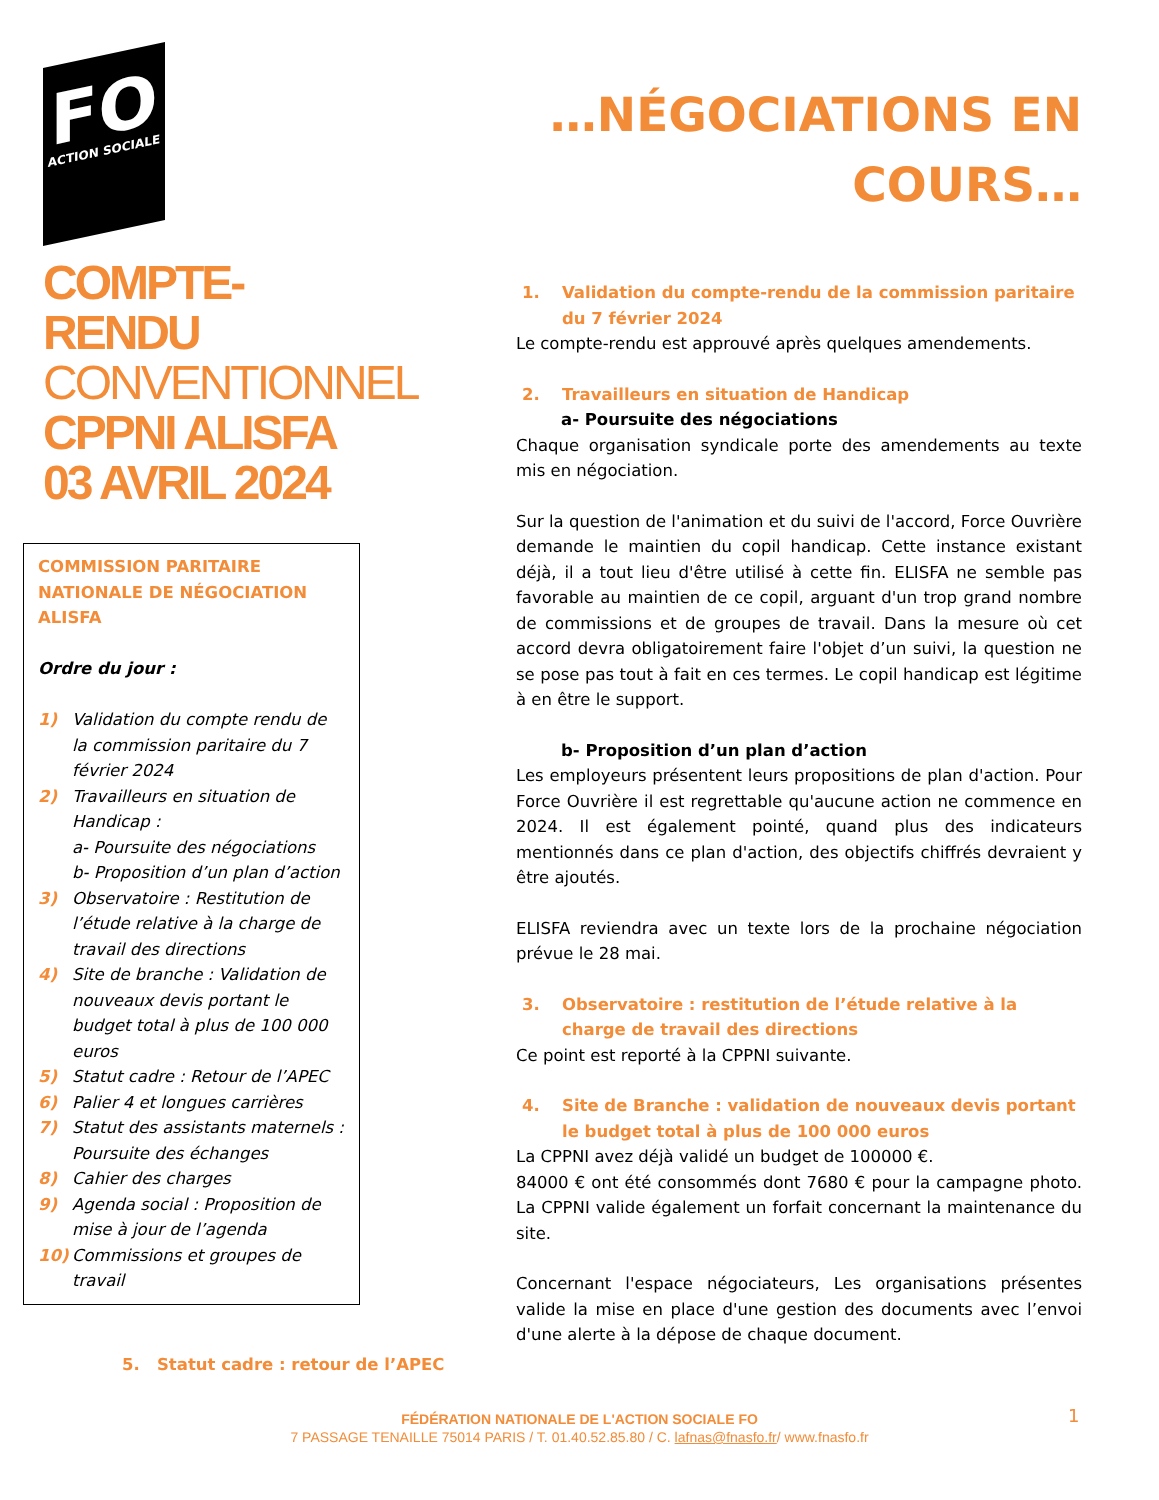FO
ACTION SOCIALE
COMPTE-RENDU
CONVENTIONNEL
CPPNI ALISFA
03 AVRIL 2024
COMMISSION PARITAIRE NATIONALE DE NÉGOCIATION ALISFA
Ordre du jour :
1) Validation du compte rendu de la commission paritaire du 7 février 2024
2) Travailleurs en situation de Handicap :
a- Poursuite des négociations
b- Proposition d’un plan d’action
3) Observatoire : Restitution de l’étude relative à la charge de travail des directions
4) Site de branche : Validation de nouveaux devis portant le budget total à plus de 100 000 euros
5) Statut cadre : Retour de l’APEC
6) Palier 4 et longues carrières
7) Statut des assistants maternels : Poursuite des échanges
8) Cahier des charges
9) Agenda social : Proposition de mise à jour de l’agenda
10) Commissions et groupes de travail
…NÉGOCIATIONS EN COURS…
1. Validation du compte-rendu de la commission paritaire du 7 février 2024
Le compte-rendu est approuvé après quelques amendements.
2. Travailleurs en situation de Handicap
a- Poursuite des négociations
Chaque organisation syndicale porte des amendements au texte mis en négociation.
Sur la question de l'animation et du suivi de l'accord, Force Ouvrière demande le maintien du copil handicap. Cette instance existant déjà, il a tout lieu d'être utilisé à cette fin. ELISFA ne semble pas favorable au maintien de ce copil, arguant d'un trop grand nombre de commissions et de groupes de travail. Dans la mesure où cet accord devra obligatoirement faire l'objet d’un suivi, la question ne se pose pas tout à fait en ces termes. Le copil handicap est légitime à en être le support.
b- Proposition d’un plan d’action
Les employeurs présentent leurs propositions de plan d'action. Pour Force Ouvrière il est regrettable qu'aucune action ne commence en 2024. Il est également pointé, quand plus des indicateurs mentionnés dans ce plan d'action, des objectifs chiffrés devraient y être ajoutés.
ELISFA reviendra avec un texte lors de la prochaine négociation prévue le 28 mai.
3. Observatoire : restitution de l’étude relative à la charge de travail des directions
Ce point est reporté à la CPPNI suivante.
4. Site de Branche : validation de nouveaux devis portant le budget total à plus de 100 000 euros
La CPPNI avez déjà validé un budget de 100000 €.
84000 € ont été consommés dont 7680 € pour la campagne photo. La CPPNI valide également un forfait concernant la maintenance du site.
Concernant l'espace négociateurs, Les organisations présentes valide la mise en place d'une gestion des documents avec l’envoi d'une alerte à la dépose de chaque document.
5. Statut cadre : retour de l’APEC
1
FÉDÉRATION NATIONALE DE L'ACTION SOCIALE FO
7 PASSAGE TENAILLE 75014 PARIS / T. 01.40.52.85.80 / C. lafnas@fnasfo.fr/ www.fnasfo.fr